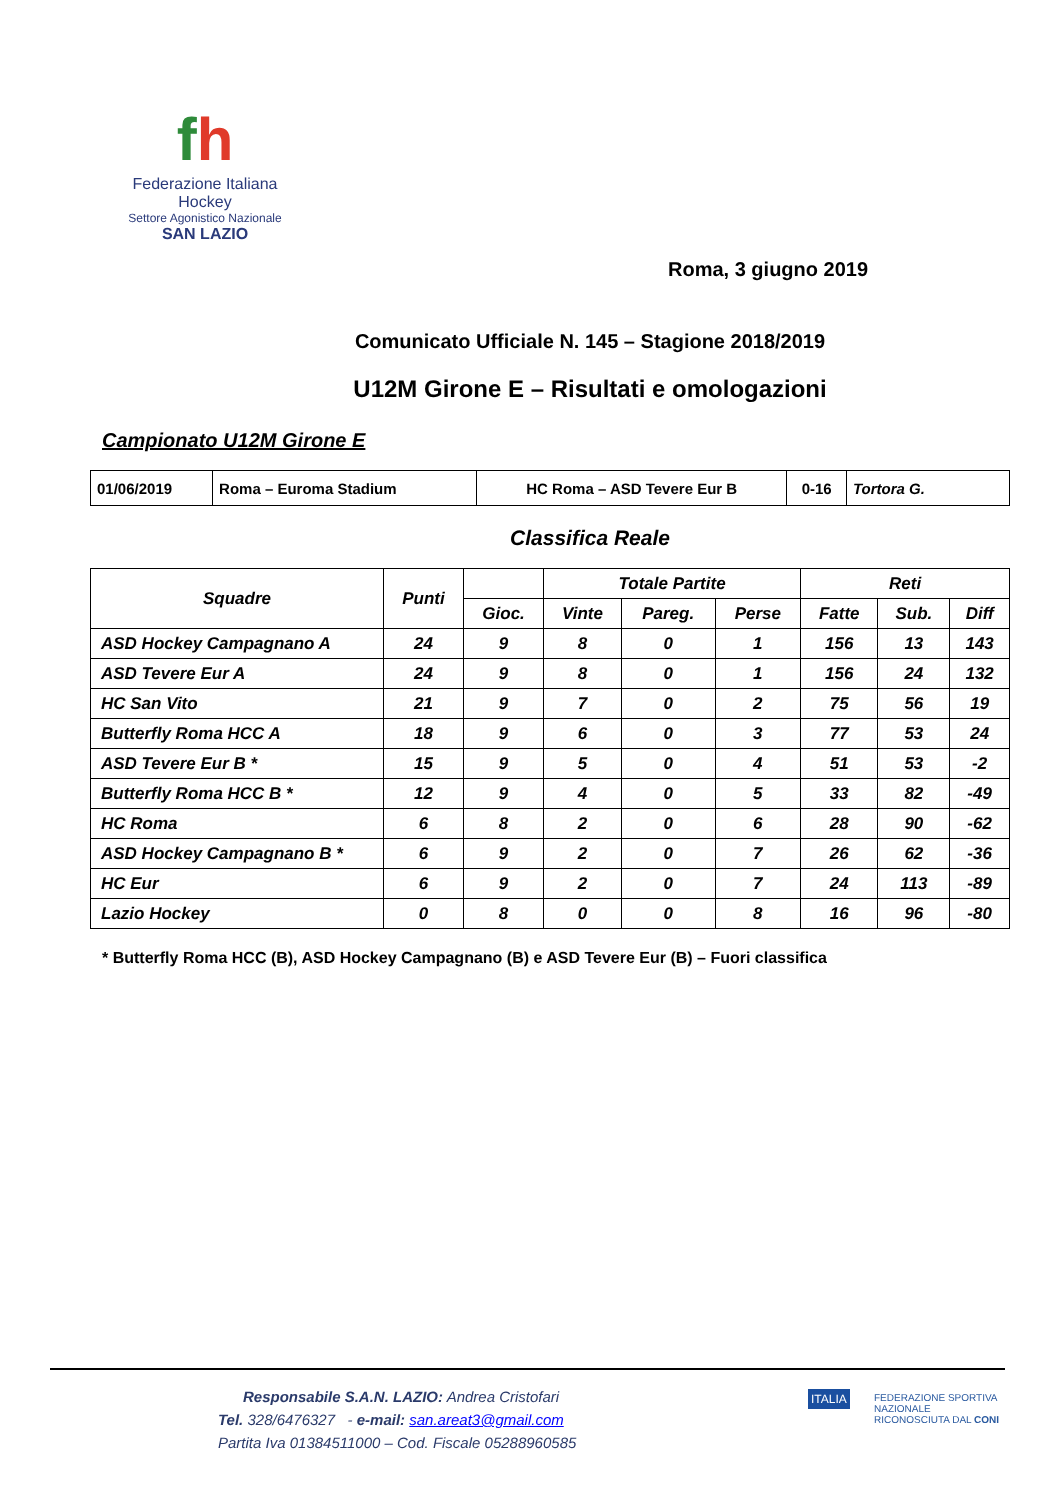fh
Federazione Italiana Hockey
Settore Agonistico Nazionale
SAN LAZIO
Roma, 3 giugno 2019
Comunicato Ufficiale N. 145 – Stagione 2018/2019
U12M Girone E – Risultati e omologazioni
Campionato U12M Girone E
| 01/06/2019 | Roma – Euroma Stadium | HC Roma – ASD Tevere Eur B | 0-16 | Tortora G. |
Classifica Reale
| Squadre | Punti | | Totale Partite | | | Reti | | |
| --- | --- | --- | --- | --- | --- | --- | --- | --- |
| | | Gioc. | Vinte | Pareg. | Perse | Fatte | Sub. | Diff |
| ASD Hockey Campagnano A | 24 | 9 | 8 | 0 | 1 | 156 | 13 | 143 |
| ASD Tevere Eur A | 24 | 9 | 8 | 0 | 1 | 156 | 24 | 132 |
| HC San Vito | 21 | 9 | 7 | 0 | 2 | 75 | 56 | 19 |
| Butterfly Roma HCC A | 18 | 9 | 6 | 0 | 3 | 77 | 53 | 24 |
| ASD Tevere Eur B * | 15 | 9 | 5 | 0 | 4 | 51 | 53 | -2 |
| Butterfly Roma HCC B * | 12 | 9 | 4 | 0 | 5 | 33 | 82 | -49 |
| HC Roma | 6 | 8 | 2 | 0 | 6 | 28 | 90 | -62 |
| ASD Hockey Campagnano B * | 6 | 9 | 2 | 0 | 7 | 26 | 62 | -36 |
| HC Eur | 6 | 9 | 2 | 0 | 7 | 24 | 113 | -89 |
| Lazio Hockey | 0 | 8 | 0 | 0 | 8 | 16 | 96 | -80 |
* Butterfly Roma HCC (B), ASD Hockey Campagnano (B) e ASD Tevere Eur (B) – Fuori classifica
Responsabile S.A.N. LAZIO: Andrea Cristofari
Tel. 328/6476327 - e-mail: san.areat3@gmail.com
Partita Iva 01384511000 – Cod. Fiscale 05288960585
ITALIA
FEDERAZIONE SPORTIVA NAZIONALE RICONOSCIUTA DAL CONI